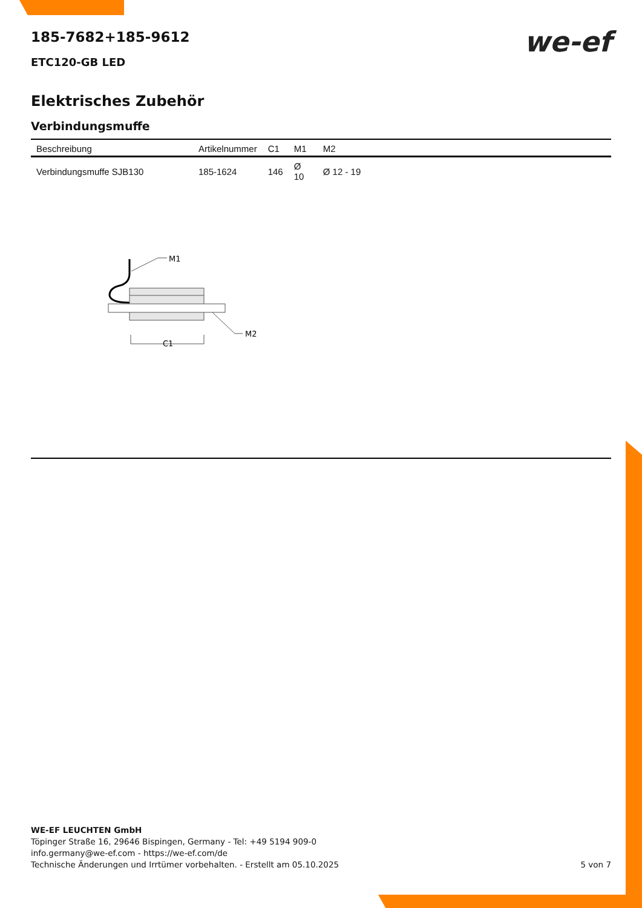we-ef
185-7682+185-9612
ETC120-GB LED
Elektrisches Zubehör
Verbindungsmuffe
| Beschreibung | Artikelnummer | C1 | M1 | M2 |
| --- | --- | --- | --- | --- |
| Verbindungsmuffe SJB130 | 185-1624 | 146 | Ø 10 | Ø 12 - 19 |
M1
M2
C1
WE-EF LEUCHTEN GmbH
Töpinger Straße 16, 29646 Bispingen, Germany - Tel: +49 5194 909-0
info.germany@we-ef.com - https://we-ef.com/de
Technische Änderungen und Irrtümer vorbehalten. - Erstellt am 05.10.2025
5 von 7